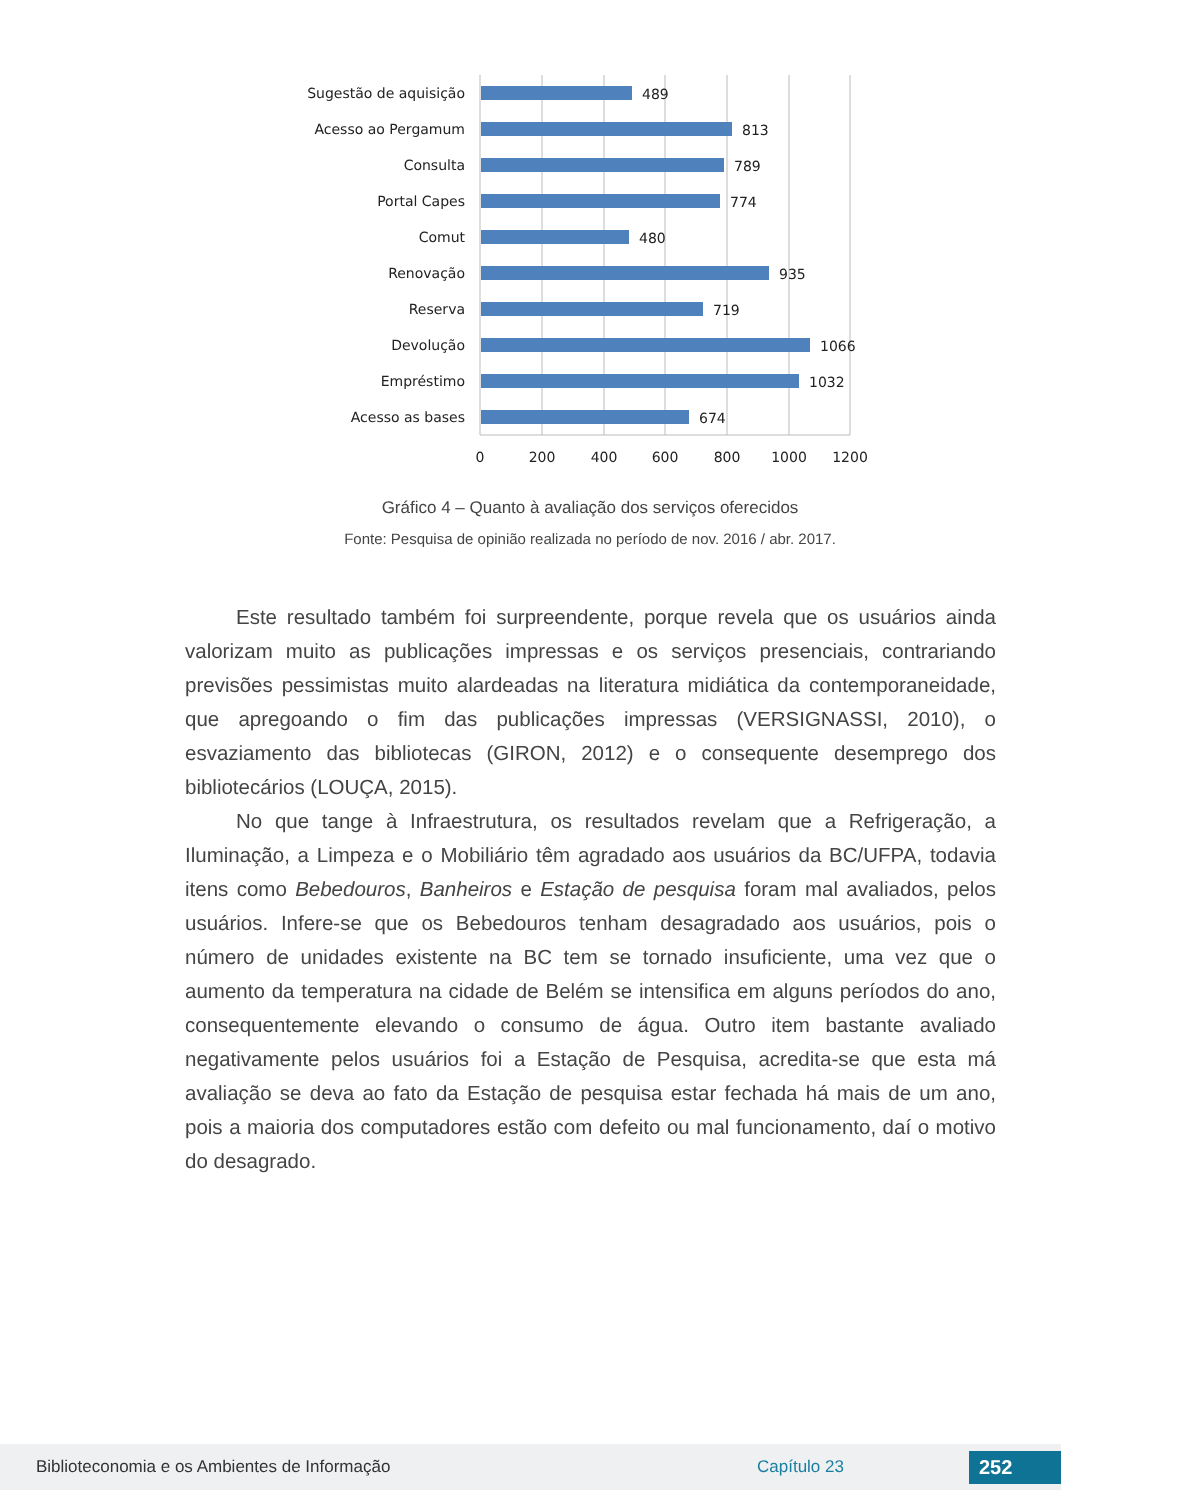Sugestão de aquisição
Acesso ao Pergamum
Consulta
Portal Capes
Comut
Renovação
Reserva
Devolução
Empréstimo
Acesso as bases
489
813
789
774
480
935
719
1066
1032
674
0
200
400
600
800
1000
1200
Gráfico 4 – Quanto à avaliação dos serviços oferecidos
Fonte: Pesquisa de opinião realizada no período de nov. 2016 / abr. 2017.
Este resultado também foi surpreendente, porque revela que os usuários ainda valorizam muito as publicações impressas e os serviços presenciais, contrariando previsões pessimistas muito alardeadas na literatura midiática da contemporaneidade, que apregoando o fim das publicações impressas (VERSIGNASSI, 2010), o esvaziamento das bibliotecas (GIRON, 2012) e o consequente desemprego dos bibliotecários (LOUÇA, 2015).
No que tange à Infraestrutura, os resultados revelam que a Refrigeração, a Iluminação, a Limpeza e o Mobiliário têm agradado aos usuários da BC/UFPA, todavia itens como Bebedouros, Banheiros e Estação de pesquisa foram mal avaliados, pelos usuários. Infere-se que os Bebedouros tenham desagradado aos usuários, pois o número de unidades existente na BC tem se tornado insuficiente, uma vez que o aumento da temperatura na cidade de Belém se intensifica em alguns períodos do ano, consequentemente elevando o consumo de água. Outro item bastante avaliado negativamente pelos usuários foi a Estação de Pesquisa, acredita-se que esta má avaliação se deva ao fato da Estação de pesquisa estar fechada há mais de um ano, pois a maioria dos computadores estão com defeito ou mal funcionamento, daí o motivo do desagrado.
Biblioteconomia e os Ambientes de Informação Capítulo 23 252